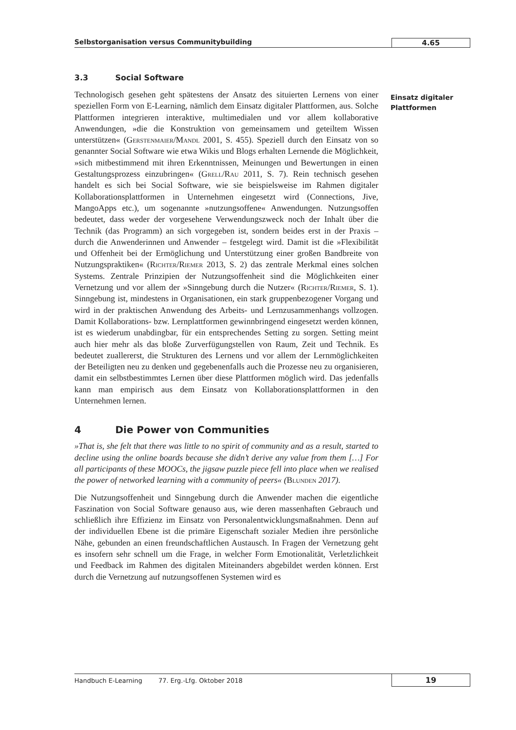Selbstorganisation versus Communitybuilding
4.65
3.3 Social Software
Technologisch gesehen geht spätestens der Ansatz des situierten Lernens von einer speziellen Form von E-Learning, nämlich dem Einsatz digitaler Plattformen, aus. Solche Plattformen integrieren interaktive, multimedialen und vor allem kollaborative Anwendungen, »die die Konstruktion von gemeinsamem und geteiltem Wissen unterstützen« (Gerstenmaier/Mandl 2001, S. 455). Speziell durch den Einsatz von so genannter Social Software wie etwa Wikis und Blogs erhalten Lernende die Möglichkeit, »sich mitbestimmend mit ihren Erkenntnissen, Meinungen und Bewertungen in einen Gestaltungsprozess einzubringen« (Grell/Rau 2011, S. 7). Rein technisch gesehen handelt es sich bei Social Software, wie sie beispielsweise im Rahmen digitaler Kollaborationsplattformen in Unternehmen eingesetzt wird (Connections, Jive, MangoApps etc.), um sogenannte »nutzungsoffene« Anwendungen. Nutzungsoffen bedeutet, dass weder der vorgesehene Verwendungszweck noch der Inhalt über die Technik (das Programm) an sich vorgegeben ist, sondern beides erst in der Praxis – durch die Anwenderinnen und Anwender – festgelegt wird. Damit ist die »Flexibilität und Offenheit bei der Ermöglichung und Unterstützung einer großen Bandbreite von Nutzungspraktiken« (Richter/Riemer 2013, S. 2) das zentrale Merkmal eines solchen Systems. Zentrale Prinzipien der Nutzungsoffenheit sind die Möglichkeiten einer Vernetzung und vor allem der »Sinngebung durch die Nutzer« (Richter/Riemer, S. 1). Sinngebung ist, mindestens in Organisationen, ein stark gruppenbezogener Vorgang und wird in der praktischen Anwendung des Arbeits- und Lernzusammenhangs vollzogen. Damit Kollaborations- bzw. Lernplattformen gewinnbringend eingesetzt werden können, ist es wiederum unabdingbar, für ein entsprechendes Setting zu sorgen. Setting meint auch hier mehr als das bloße Zurverfügungstellen von Raum, Zeit und Technik. Es bedeutet zuallererst, die Strukturen des Lernens und vor allem der Lernmöglichkeiten der Beteiligten neu zu denken und gegebenenfalls auch die Prozesse neu zu organisieren, damit ein selbstbestimmtes Lernen über diese Plattformen möglich wird. Das jedenfalls kann man empirisch aus dem Einsatz von Kollaborationsplattformen in den Unternehmen lernen.
4 Die Power von Communities
»That is, she felt that there was little to no spirit of community and as a result, started to decline using the online boards because she didn’t derive any value from them […] For all participants of these MOOCs, the jigsaw puzzle piece fell into place when we realised the power of networked learning with a community of peers« (Blunden 2017).
Die Nutzungsoffenheit und Sinngebung durch die Anwender machen die eigentliche Faszination von Social Software genauso aus, wie deren massenhaften Gebrauch und schließlich ihre Effizienz im Einsatz von Personalentwicklungsmaßnahmen. Denn auf der individuellen Ebene ist die primäre Eigenschaft sozialer Medien ihre persönliche Nähe, gebunden an einen freundschaftlichen Austausch. In Fragen der Vernetzung geht es insofern sehr schnell um die Frage, in welcher Form Emotionalität, Verletzlichkeit und Feedback im Rahmen des digitalen Miteinanders abgebildet werden können. Erst durch die Vernetzung auf nutzungsoffenen Systemen wird es
Einsatz digitaler Plattformen
Handbuch E-Learning 77. Erg.-Lfg. Oktober 2018
19